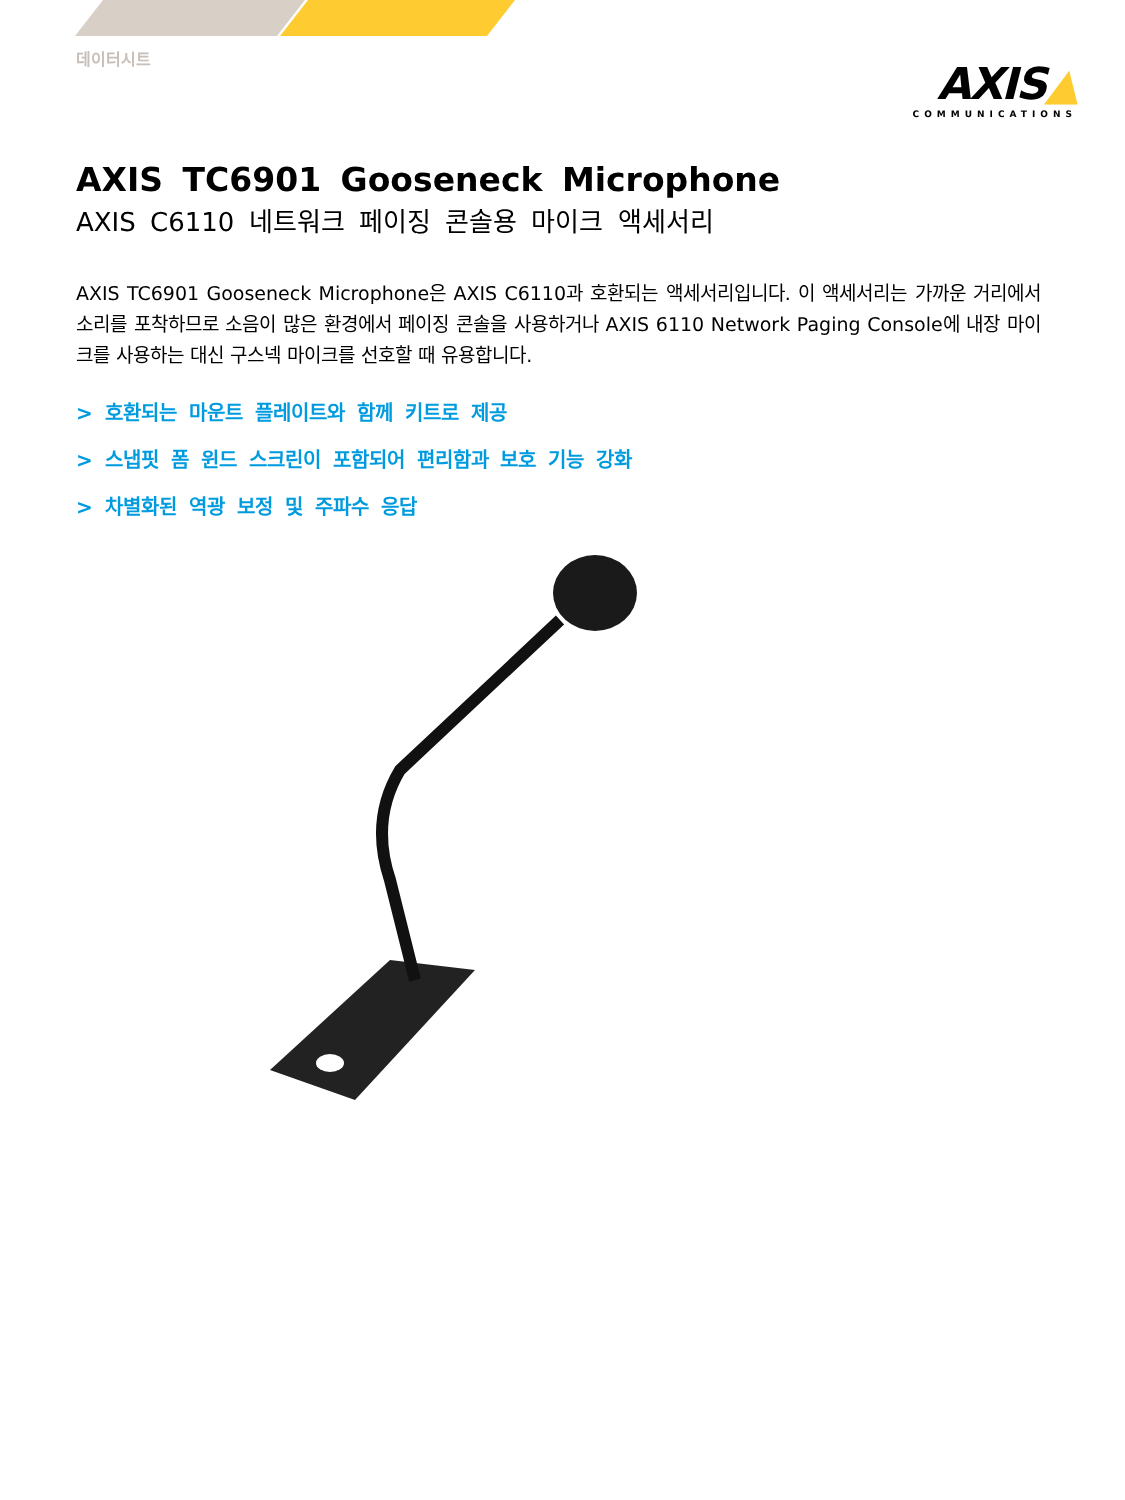데이터시트
AXIS▲
COMMUNICATIONS
AXIS TC6901 Gooseneck Microphone
AXIS C6110 네트워크 페이징 콘솔용 마이크 액세서리
AXIS TC6901 Gooseneck Microphone은 AXIS C6110과 호환되는 액세서리입니다. 이 액세서리는 가까운 거리에서 소리를 포착하므로 소음이 많은 환경에서 페이징 콘솔을 사용하거나 AXIS 6110 Network Paging Console에 내장 마이크를 사용하는 대신 구스넥 마이크를 선호할 때 유용합니다.
> 호환되는 마운트 플레이트와 함께 키트로 제공
> 스냅핏 폼 윈드 스크린이 포함되어 편리함과 보호 기능 강화
> 차별화된 역광 보정 및 주파수 응답